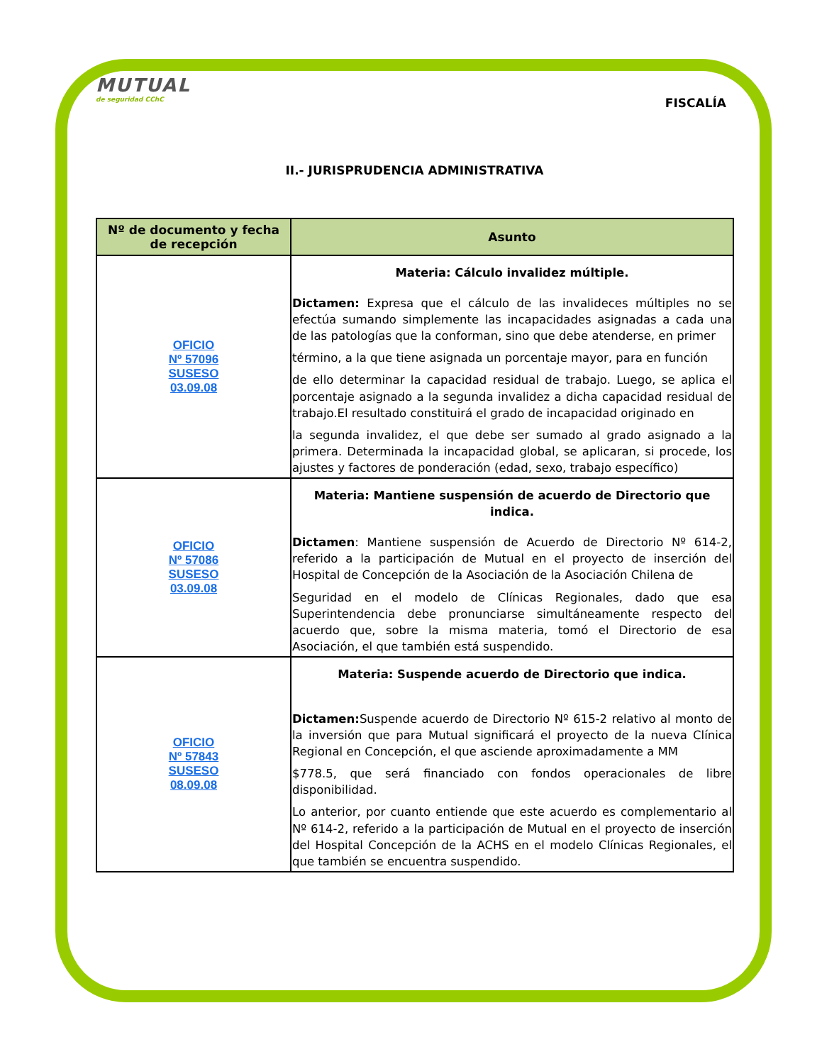MUTUAL
de seguridad CChC
FISCALÍA
II.- JURISPRUDENCIA ADMINISTRATIVA
| Nº de documento y fecha de recepción | Asunto |
| --- | --- |
| OFICIO Nº 57096 SUSESO 03.09.08 | Materia: Cálculo invalidez múltiple. Dictamen: Expresa que el cálculo de las invalideces múltiples no se efectúa sumando simplemente las incapacidades asignadas a cada una de las patologías que la conforman, sino que debe atenderse, en primer término, a la que tiene asignada un porcentaje mayor, para en función de ello determinar la capacidad residual de trabajo. Luego, se aplica el porcentaje asignado a la segunda invalidez a dicha capacidad residual de trabajo.El resultado constituirá el grado de incapacidad originado en la segunda invalidez, el que debe ser sumado al grado asignado a la primera. Determinada la incapacidad global, se aplicaran, si procede, los ajustes y factores de ponderación (edad, sexo, trabajo específico) |
| OFICIO Nº 57086 SUSESO 03.09.08 | Materia: Mantiene suspensión de acuerdo de Directorio que indica. Dictamen : Mantiene suspensión de Acuerdo de Directorio Nº 614-2, referido a la participación de Mutual en el proyecto de inserción del Hospital de Concepción de la Asociación de la Asociación Chilena de Seguridad en el modelo de Clínicas Regionales, dado que esa Superintendencia debe pronunciarse simultáneamente respecto del acuerdo que, sobre la misma materia, tomó el Directorio de esa Asociación, el que también está suspendido. |
| OFICIO Nº 57843 SUSESO 08.09.08 | Materia: Suspende acuerdo de Directorio que indica. Dictamen: Suspende acuerdo de Directorio Nº 615-2 relativo al monto de la inversión que para Mutual significará el proyecto de la nueva Clínica Regional en Concepción, el que asciende aproximadamente a MM $778.5, que será financiado con fondos operacionales de libre disponibilidad. Lo anterior, por cuanto entiende que este acuerdo es complementario al Nº 614-2, referido a la participación de Mutual en el proyecto de inserción del Hospital Concepción de la ACHS en el modelo Clínicas Regionales, el que también se encuentra suspendido. |